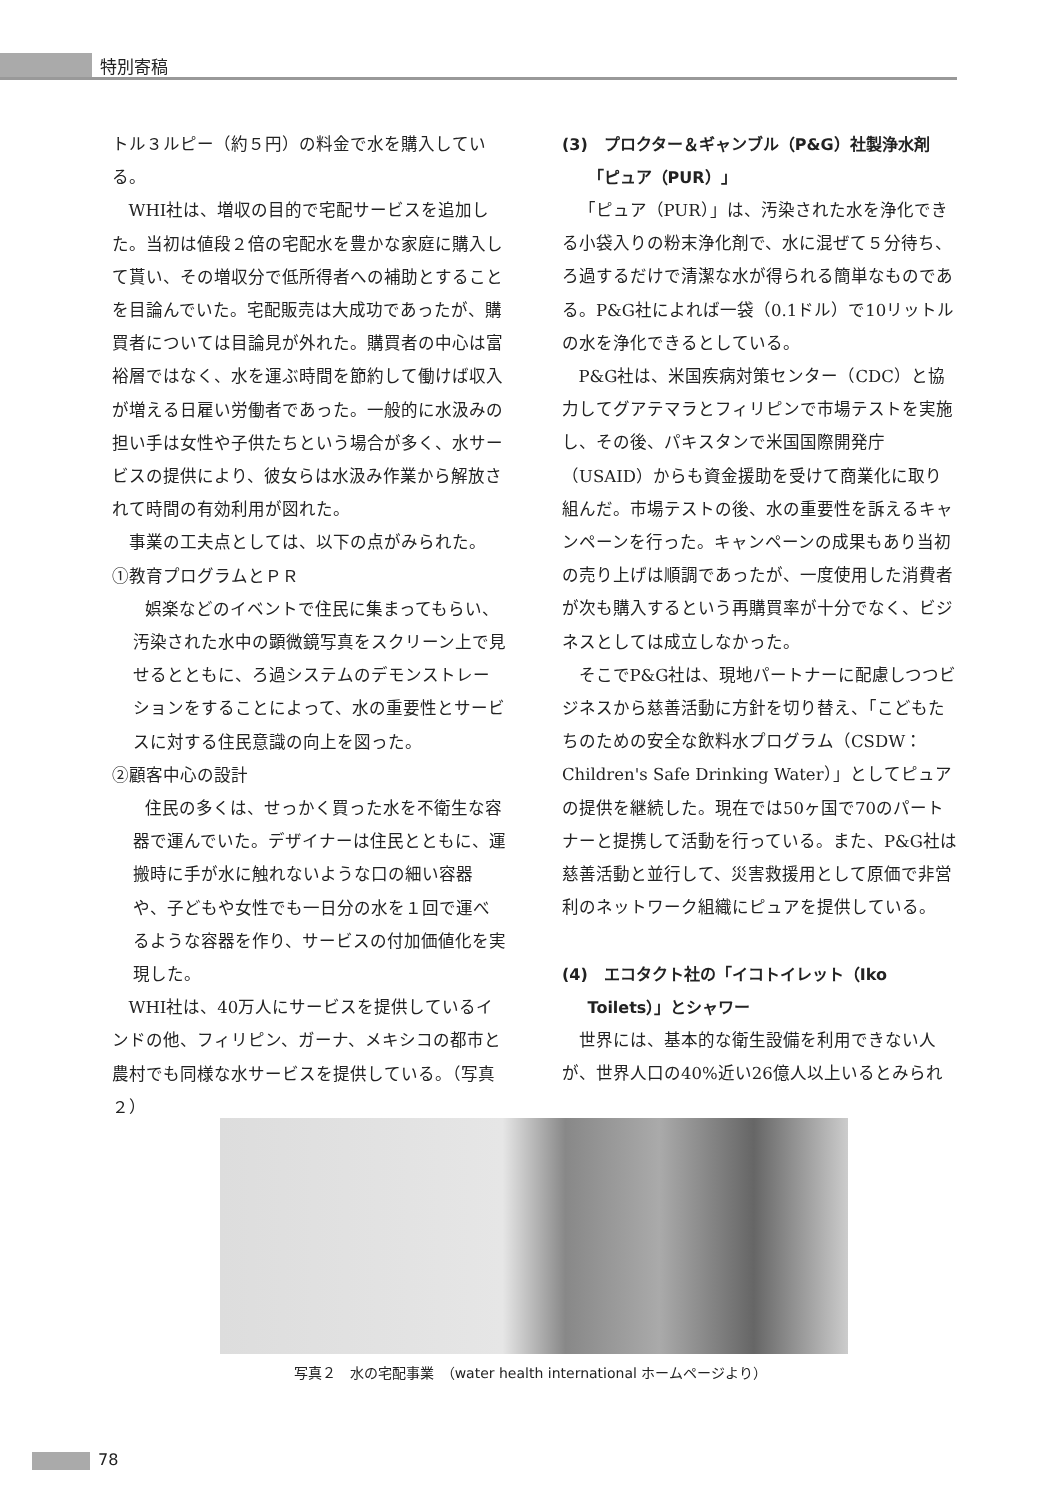特別寄稿
トル３ルピー（約５円）の料金で水を購入している。
WHI社は、増収の目的で宅配サービスを追加した。当初は値段２倍の宅配水を豊かな家庭に購入して貰い、その増収分で低所得者への補助とすることを目論んでいた。宅配販売は大成功であったが、購買者については目論見が外れた。購買者の中心は富裕層ではなく、水を運ぶ時間を節約して働けば収入が増える日雇い労働者であった。一般的に水汲みの担い手は女性や子供たちという場合が多く、水サービスの提供により、彼女らは水汲み作業から解放されて時間の有効利用が図れた。
事業の工夫点としては、以下の点がみられた。
①教育プログラムとＰＲ
娯楽などのイベントで住民に集まってもらい、汚染された水中の顕微鏡写真をスクリーン上で見せるとともに、ろ過システムのデモンストレーションをすることによって、水の重要性とサービスに対する住民意識の向上を図った。
②顧客中心の設計
住民の多くは、せっかく買った水を不衛生な容器で運んでいた。デザイナーは住民とともに、運搬時に手が水に触れないような口の細い容器や、子どもや女性でも一日分の水を１回で運べるような容器を作り、サービスの付加価値化を実現した。
WHI社は、40万人にサービスを提供しているインドの他、フィリピン、ガーナ、メキシコの都市と農村でも同様な水サービスを提供している。（写真２）
(3)　プロクター＆ギャンブル（P&G）社製浄水剤「ピュア（PUR）」
「ピュア（PUR）」は、汚染された水を浄化できる小袋入りの粉末浄化剤で、水に混ぜて５分待ち、ろ過するだけで清潔な水が得られる簡単なものである。P&G社によれば一袋（0.1ドル）で10リットルの水を浄化できるとしている。
P&G社は、米国疾病対策センター（CDC）と協力してグアテマラとフィリピンで市場テストを実施し、その後、パキスタンで米国国際開発庁（USAID）からも資金援助を受けて商業化に取り組んだ。市場テストの後、水の重要性を訴えるキャンペーンを行った。キャンペーンの成果もあり当初の売り上げは順調であったが、一度使用した消費者が次も購入するという再購買率が十分でなく、ビジネスとしては成立しなかった。
そこでP&G社は、現地パートナーに配慮しつつビジネスから慈善活動に方針を切り替え、「こどもたちのための安全な飲料水プログラム（CSDW：Children's Safe Drinking Water）」としてピュアの提供を継続した。現在では50ヶ国で70のパートナーと提携して活動を行っている。また、P&G社は慈善活動と並行して、災害救援用として原価で非営利のネットワーク組織にピュアを提供している。
(4)　エコタクト社の「イコトイレット（Iko Toilets）」とシャワー
世界には、基本的な衛生設備を利用できない人が、世界人口の40%近い26億人以上いるとみられ
写真２　水の宅配事業　（water health international ホームページより）
78